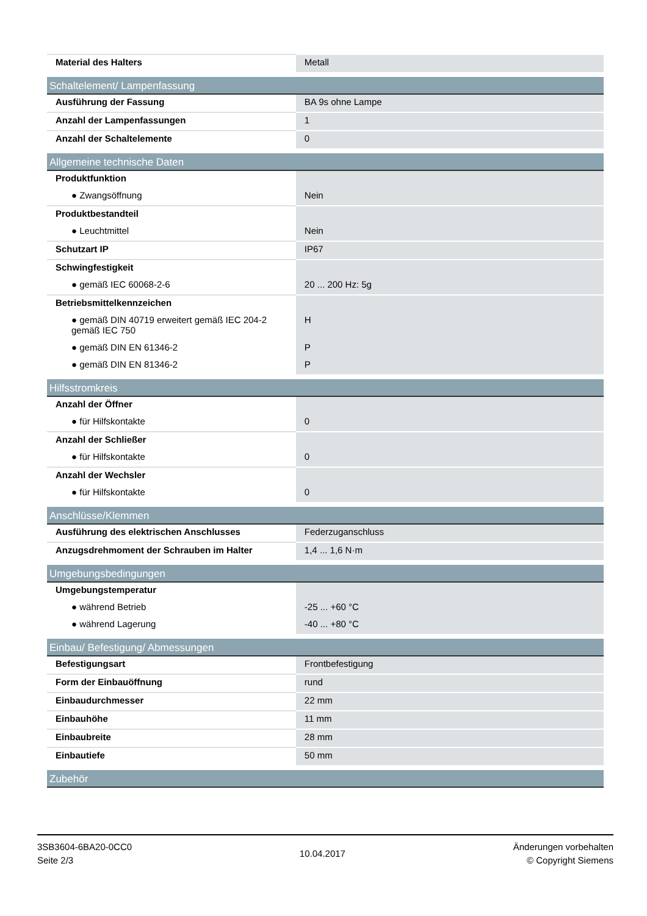| Material des Halters | Metall |
| Schaltelement/ Lampenfassung | |
| Ausführung der Fassung | BA 9s ohne Lampe |
| Anzahl der Lampenfassungen | 1 |
| Anzahl der Schaltelemente | 0 |
| Allgemeine technische Daten | |
| Produktfunktion | |
| ● Zwangsöffnung | Nein |
| Produktbestandteil | |
| ● Leuchtmittel | Nein |
| Schutzart IP | IP67 |
| Schwingfestigkeit | |
| ● gemäß IEC 60068-2-6 | 20 ... 200 Hz: 5g |
| Betriebsmittelkennzeichen | |
| ● gemäß DIN 40719 erweitert gemäß IEC 204-2 gemäß IEC 750 | H |
| ● gemäß DIN EN 61346-2 | P |
| ● gemäß DIN EN 81346-2 | P |
| Hilfsstromkreis | |
| Anzahl der Öffner | |
| ● für Hilfskontakte | 0 |
| Anzahl der Schließer | |
| ● für Hilfskontakte | 0 |
| Anzahl der Wechsler | |
| ● für Hilfskontakte | 0 |
| Anschlüsse/Klemmen | |
| Ausführung des elektrischen Anschlusses | Federzuganschluss |
| Anzugsdrehmoment der Schrauben im Halter | 1,4 ... 1,6 N·m |
| Umgebungsbedingungen | |
| Umgebungstemperatur | |
| ● während Betrieb | -25 ... +60 °C |
| ● während Lagerung | -40 ... +80 °C |
| Einbau/ Befestigung/ Abmessungen | |
| Befestigungsart | Frontbefestigung |
| Form der Einbauöffnung | rund |
| Einbaudurchmesser | 22 mm |
| Einbauhöhe | 11 mm |
| Einbaubreite | 28 mm |
| Einbautiefe | 50 mm |
| Zubehör | |
3SB3604-6BA20-0CC0
Seite 2/3
10.04.2017
Änderungen vorbehalten
© Copyright Siemens